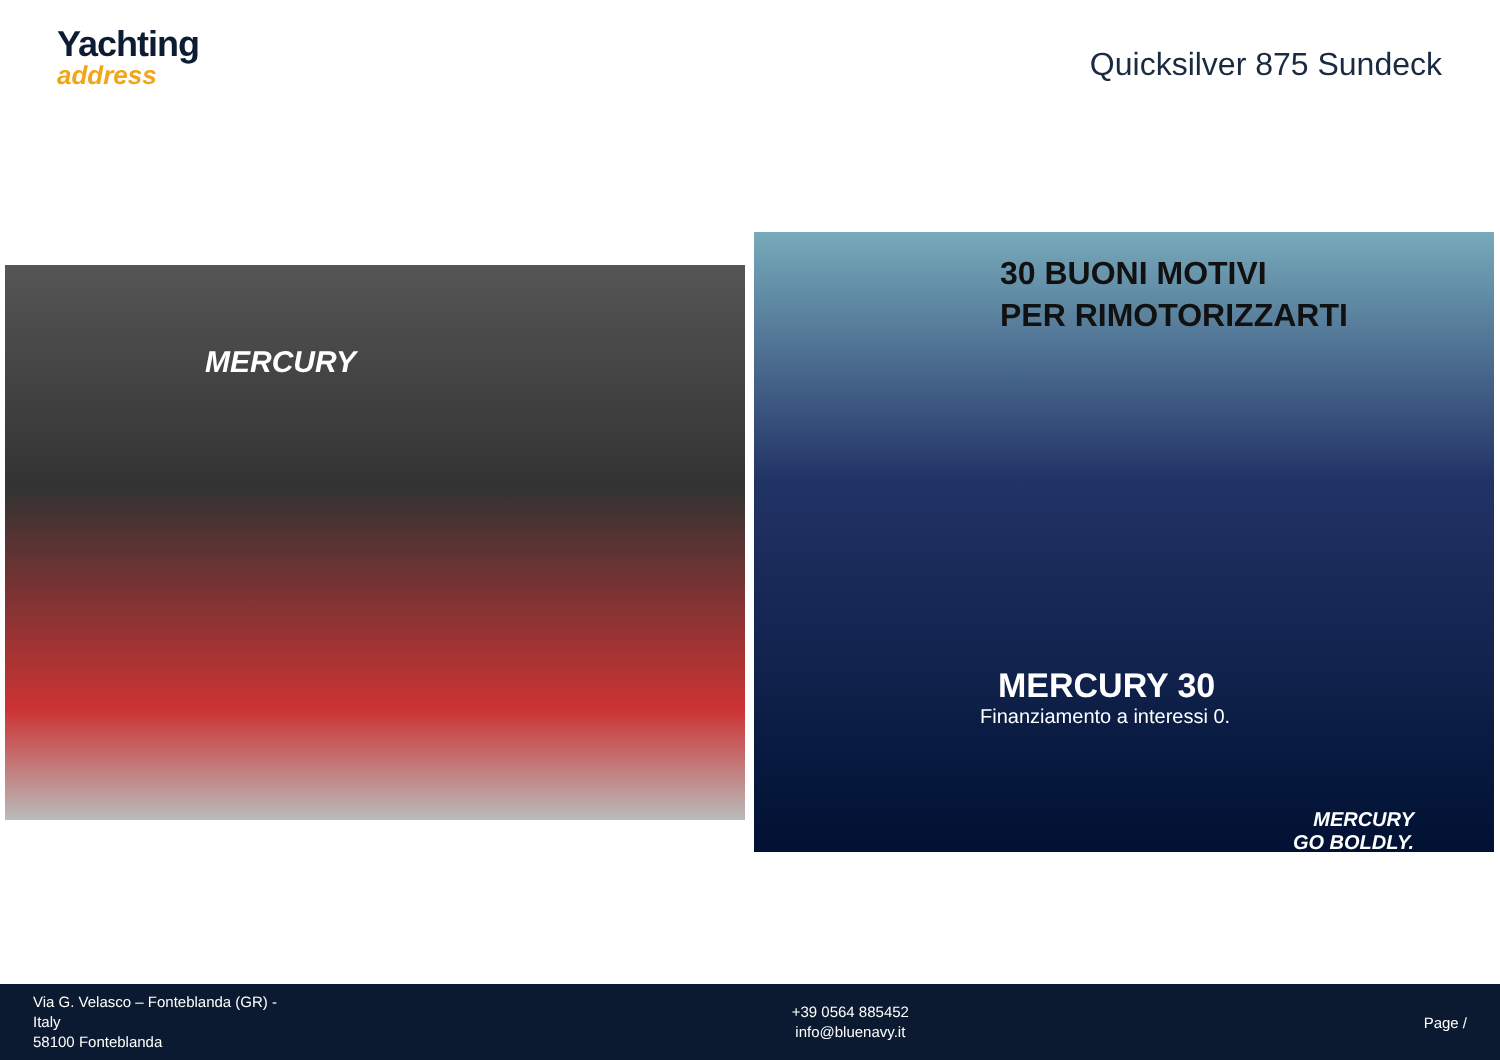Yachting
address
Quicksilver 875 Sundeck
MERCURY
30 BUONI MOTIVI
PER RIMOTORIZZARTI
MERCURY 30
Finanziamento a interessi 0.
MERCURY
GO BOLDLY.
Via G. Velasco – Fonteblanda (GR) -
Italy
58100 Fonteblanda
+39 0564 885452
info@bluenavy.it
Page /